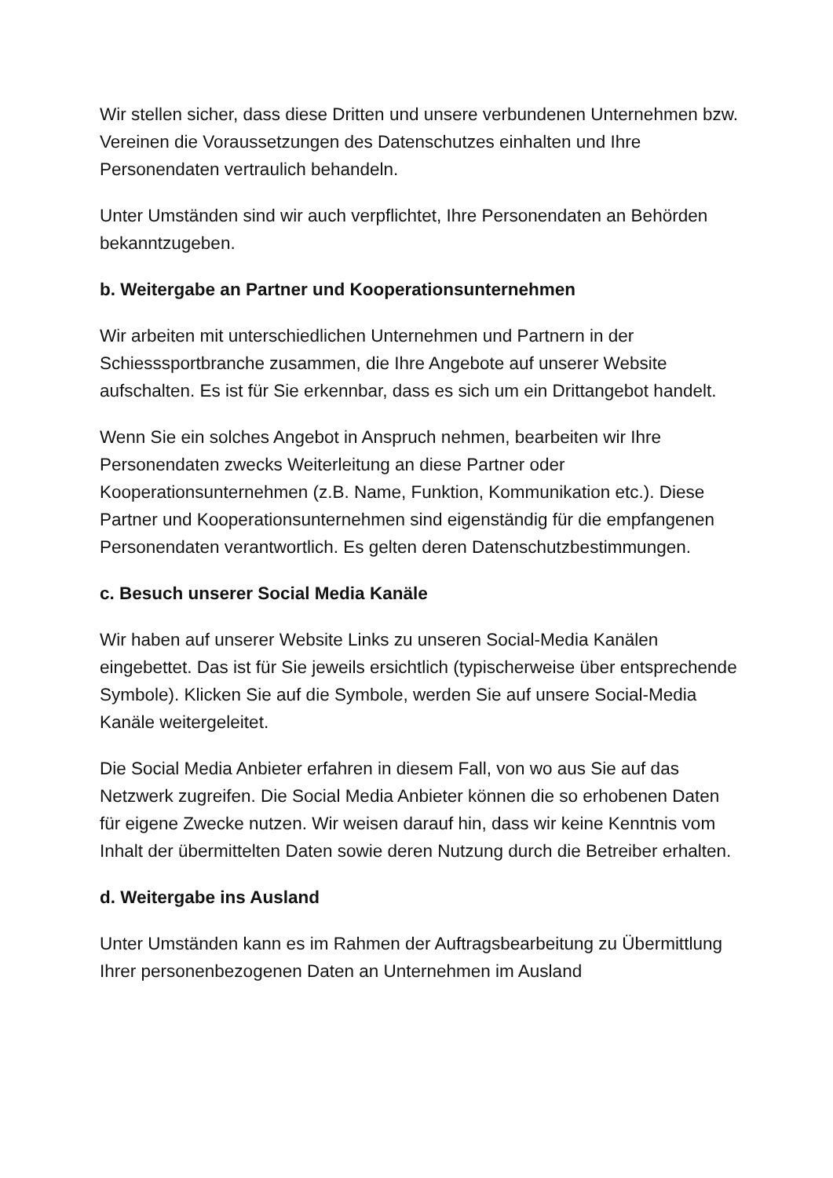Wir stellen sicher, dass diese Dritten und unsere verbundenen Unternehmen bzw. Vereinen die Voraussetzungen des Datenschutzes einhalten und Ihre Personendaten vertraulich behandeln.
Unter Umständen sind wir auch verpflichtet, Ihre Personendaten an Behörden bekanntzugeben.
b. Weitergabe an Partner und Kooperationsunternehmen
Wir arbeiten mit unterschiedlichen Unternehmen und Partnern in der Schiesssportbranche zusammen, die Ihre Angebote auf unserer Website aufschalten. Es ist für Sie erkennbar, dass es sich um ein Drittangebot handelt.
Wenn Sie ein solches Angebot in Anspruch nehmen, bearbeiten wir Ihre Personendaten zwecks Weiterleitung an diese Partner oder Kooperationsunternehmen (z.B. Name, Funktion, Kommunikation etc.). Diese Partner und Kooperationsunternehmen sind eigenständig für die empfangenen Personendaten verantwortlich. Es gelten deren Datenschutzbestimmungen.
c. Besuch unserer Social Media Kanäle
Wir haben auf unserer Website Links zu unseren Social-Media Kanälen eingebettet. Das ist für Sie jeweils ersichtlich (typischerweise über entsprechende Symbole). Klicken Sie auf die Symbole, werden Sie auf unsere Social-Media Kanäle weitergeleitet.
Die Social Media Anbieter erfahren in diesem Fall, von wo aus Sie auf das Netzwerk zugreifen. Die Social Media Anbieter können die so erhobenen Daten für eigene Zwecke nutzen. Wir weisen darauf hin, dass wir keine Kenntnis vom Inhalt der übermittelten Daten sowie deren Nutzung durch die Betreiber erhalten.
d. Weitergabe ins Ausland
Unter Umständen kann es im Rahmen der Auftragsbearbeitung zu Übermittlung Ihrer personenbezogenen Daten an Unternehmen im Ausland